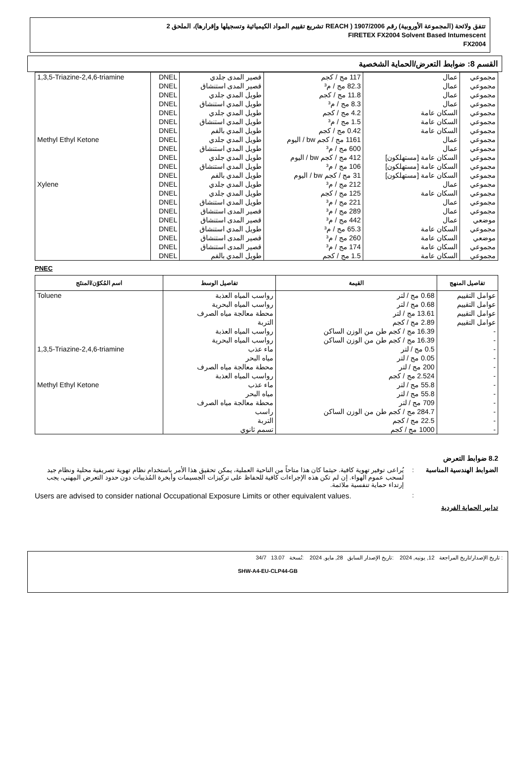تتفق ولائحة (المجموعة الأوروبية) رقم 1907/2006 ( REACH تشريع تقييم المواد الكيميائية وتسجيلها وإقرارها)، الملحق 2
FIRETEX FX2004 Solvent Based Intumescent
FX2004
القسم 8: ضوابط التعرض/الحماية الشخصية
| مجموعي | عمال | 117 مج / كجم | قصير المدى جلدي | DNEL | 1,3,5-Triazine-2,4,6-triamine |
| مجموعي | عمال | 82.3 مج / م³ | قصير المدى استنشاق | DNEL | |
| مجموعي | عمال | 11.8 مج / كجم | طويل المدي جلدي | DNEL | |
| مجموعي | عمال | 8.3 مج / م³ | طويل المدي استنشاق | DNEL | |
| مجموعي | السكان عامة | 4.2 مج / كجم | طويل المدي جلدي | DNEL | |
| مجموعي | السكان عامة | 1.5 مج / م³ | طويل المدي استنشاق | DNEL | |
| مجموعي | السكان عامة | 0.42 مج / كجم | طويل المدي بالفم | DNEL | |
| مجموعي | عمال | 1161 مج / كجم bw / اليوم | طويل المدي جلدي | DNEL | Methyl Ethyl Ketone |
| مجموعي | عمال | 600 مج / م³ | طويل المدي استنشاق | DNEL | |
| مجموعي | السكان عامة [مستهلكون] | 412 مج / كجم bw / اليوم | طويل المدي جلدي | DNEL | |
| مجموعي | السكان عامة [مستهلكون] | 106 مج / م³ | طويل المدي استنشاق | DNEL | |
| مجموعي | السكان عامة [مستهلكون] | 31 مج / كجم bw / اليوم | طويل المدي بالفم | DNEL | |
| مجموعي | عمال | 212 مج / م³ | طويل المدي جلدي | DNEL | Xylene |
| مجموعي | السكان عامة | 125 مج / كجم | طويل المدي جلدي | DNEL | |
| مجموعي | عمال | 221 مج / م³ | طويل المدي استنشاق | DNEL | |
| مجموعي | عمال | 289 مج / م³ | قصير المدى استنشاق | DNEL | |
| موضعي | عمال | 442 مج / م³ | قصير المدى استنشاق | DNEL | |
| مجموعي | السكان عامة | 65.3 مج / م³ | طويل المدي استنشاق | DNEL | |
| موضعي | السكان عامة | 260 مج / م³ | قصير المدى استنشاق | DNEL | |
| مجموعي | السكان عامة | 174 مج / م³ | قصير المدى استنشاق | DNEL | |
| مجموعي | السكان عامة | 1.5 مج / كجم | طويل المدي بالفم | DNEL | |
PNEC
| تفاصيل المنهج | القيمة | تفاصيل الوسط | اسم المُكوّن/المنتَج |
| --- | --- | --- | --- |
| عوامل التقييم | 0.68 مج / لتر | رواسب المياه العذبة | Toluene |
| عوامل التقييم | 0.68 مج / لتر | رواسب المياه البحرية | |
| عوامل التقييم | 13.61 مج / لتر | محطة معالجة مياه الصرف | |
| عوامل التقييم | 2.89 مج / كجم | التربة | |
| - | 16.39 مج / كجم طن من الوزن الساكن | رواسب المياه العذبة | |
| - | 16.39 مج / كجم طن من الوزن الساكن | رواسب المياه البحرية | |
| - | 0.5 مج / لتر | ماء عذب | 1,3,5-Triazine-2,4,6-triamine |
| - | 0.05 مج / لتر | مياه البحر | |
| - | 200 مج / لتر | محطة معالجة مياه الصرف | |
| - | 2.524 مج / كجم | رواسب المياه العذبة | |
| - | 55.8 مج / لتر | ماء عذب | Methyl Ethyl Ketone |
| - | 55.8 مج / لتر | مياه البحر | |
| - | 709 مج / لتر | محطة معالجة مياه الصرف | |
| - | 284.7 مج / كجم طن من الوزن الساكن | راسب | |
| - | 22.5 مج / كجم | التربة | |
| - | 1000 مج / كجم | تسمم ثانوي | |
8.2 ضوابط التعرض
الضوابط الهندسية المناسبة
: يُراعى توفير تهوية كافية. حيثما كان هذا متاحاً من الناحية العملية، يمكن تحقيق هذا الأمر باستخدام نظام تهوية تصريفية محلية ونظام جيد لسحب عموم الهواء. إن لم تكن هذه الإجراءات كافية للحفاظ على تركيزات الجسيمات وأبخرة المُذيبات دون حدود التعرض المِهني، يجب إرتداء حماية تنفسية ملائمة.
:
Users are advised to consider national Occupational Exposure Limits or other equivalent values.
تدابير الحماية الفردية
: تاريخ الإصدار/تاريخ المراجعة 12, يونيه, 2024 :تاريخ الإصدار السابق 28, مايو, 2024 :نُسخة 13.07 34/7
SHW-A4-EU-CLP44-GB